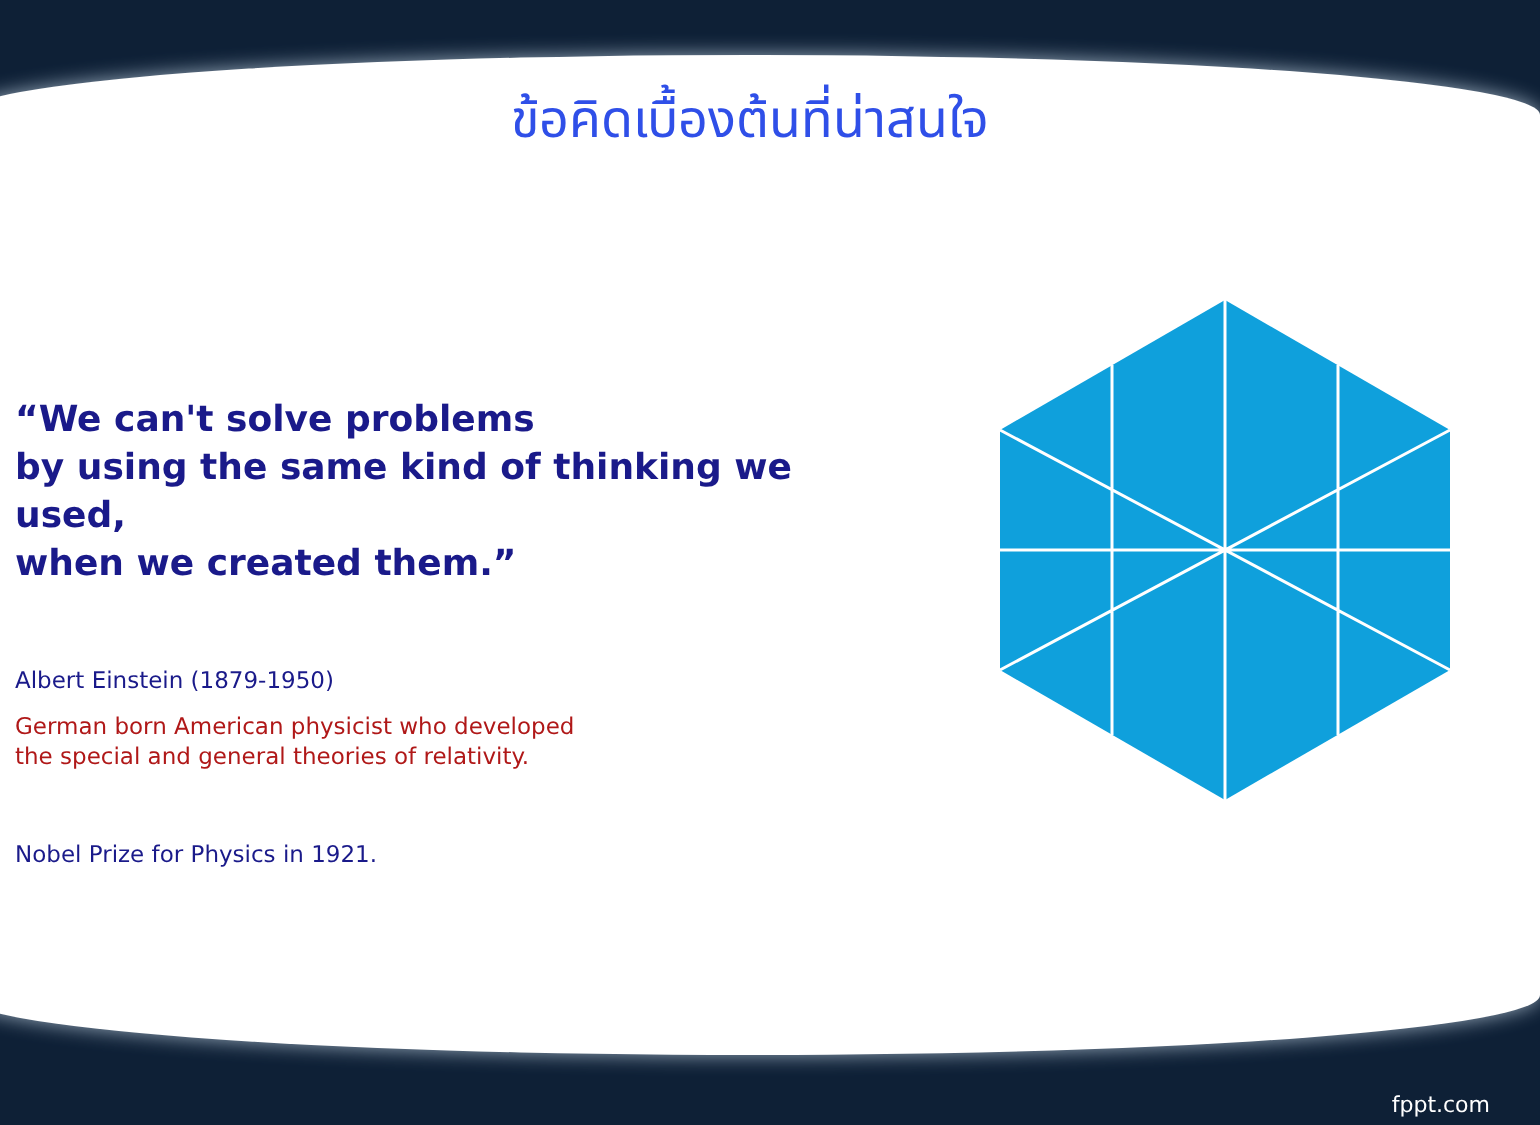ข้อคิดเบื้องต้นที่น่าสนใจ
“We can't solve problems
by using the same kind of thinking we used,
when we created them.”
Albert Einstein (1879-1950)
German born American physicist who developed
the special and general theories of relativity.
Nobel Prize for Physics in 1921.
fppt.com